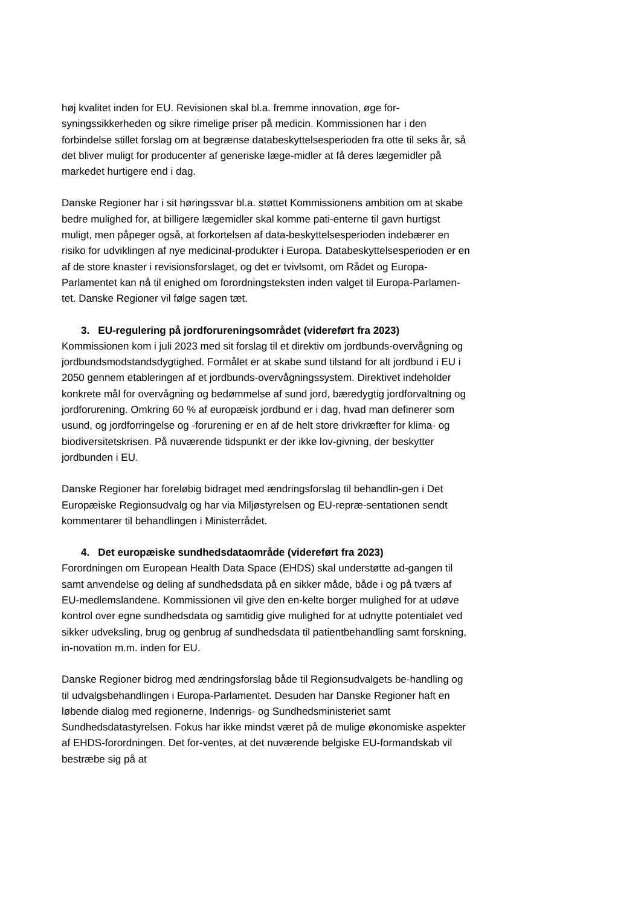høj kvalitet inden for EU. Revisionen skal bl.a. fremme innovation, øge for-syningssikkerheden og sikre rimelige priser på medicin. Kommissionen har i den forbindelse stillet forslag om at begrænse databeskyttelsesperioden fra otte til seks år, så det bliver muligt for producenter af generiske læge-midler at få deres lægemidler på markedet hurtigere end i dag.
Danske Regioner har i sit høringssvar bl.a. støttet Kommissionens ambition om at skabe bedre mulighed for, at billigere lægemidler skal komme pati-enterne til gavn hurtigst muligt, men påpeger også, at forkortelsen af data-beskyttelsesperioden indebærer en risiko for udviklingen af nye medicinal-produkter i Europa. Databeskyttelsesperioden er en af de store knaster i revisionsforslaget, og det er tvivlsomt, om Rådet og Europa-Parlamentet kan nå til enighed om forordningsteksten inden valget til Europa-Parlamen-tet. Danske Regioner vil følge sagen tæt.
3. EU-regulering på jordforureningsområdet (videreført fra 2023)
Kommissionen kom i juli 2023 med sit forslag til et direktiv om jordbunds-overvågning og jordbundsmodstandsdygtighed. Formålet er at skabe sund tilstand for alt jordbund i EU i 2050 gennem etableringen af et jordbunds-overvågningssystem. Direktivet indeholder konkrete mål for overvågning og bedømmelse af sund jord, bæredygtig jordforvaltning og jordforurening. Omkring 60 % af europæisk jordbund er i dag, hvad man definerer som usund, og jordforringelse og -forurening er en af de helt store drivkræfter for klima- og biodiversitetskrisen. På nuværende tidspunkt er der ikke lov-givning, der beskytter jordbunden i EU.
Danske Regioner har foreløbig bidraget med ændringsforslag til behandlin-gen i Det Europæiske Regionsudvalg og har via Miljøstyrelsen og EU-repræ-sentationen sendt kommentarer til behandlingen i Ministerrådet.
4. Det europæiske sundhedsdataområde (videreført fra 2023)
Forordningen om European Health Data Space (EHDS) skal understøtte ad-gangen til samt anvendelse og deling af sundhedsdata på en sikker måde, både i og på tværs af EU-medlemslandene. Kommissionen vil give den en-kelte borger mulighed for at udøve kontrol over egne sundhedsdata og samtidig give mulighed for at udnytte potentialet ved sikker udveksling, brug og genbrug af sundhedsdata til patientbehandling samt forskning, in-novation m.m. inden for EU.
Danske Regioner bidrog med ændringsforslag både til Regionsudvalgets be-handling og til udvalgsbehandlingen i Europa-Parlamentet. Desuden har Danske Regioner haft en løbende dialog med regionerne, Indenrigs- og Sundhedsministeriet samt Sundhedsdatastyrelsen. Fokus har ikke mindst været på de mulige økonomiske aspekter af EHDS-forordningen. Det for-ventes, at det nuværende belgiske EU-formandskab vil bestræbe sig på at